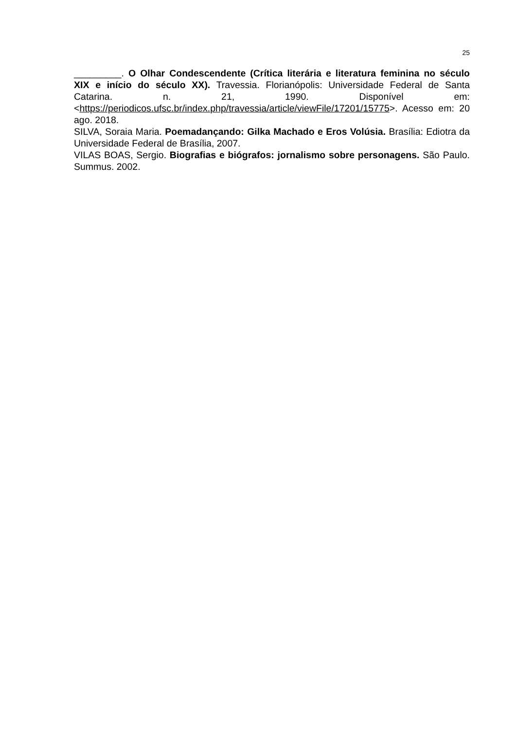25
_________. O Olhar Condescendente (Crítica literária e literatura feminina no século XIX e início do século XX). Travessia. Florianópolis: Universidade Federal de Santa Catarina. n. 21, 1990. Disponível em: <https://periodicos.ufsc.br/index.php/travessia/article/viewFile/17201/15775>. Acesso em: 20 ago. 2018.
SILVA, Soraia Maria. Poemadançando: Gilka Machado e Eros Volúsia. Brasília: Ediotra da Universidade Federal de Brasília, 2007.
VILAS BOAS, Sergio. Biografias e biógrafos: jornalismo sobre personagens. São Paulo. Summus. 2002.